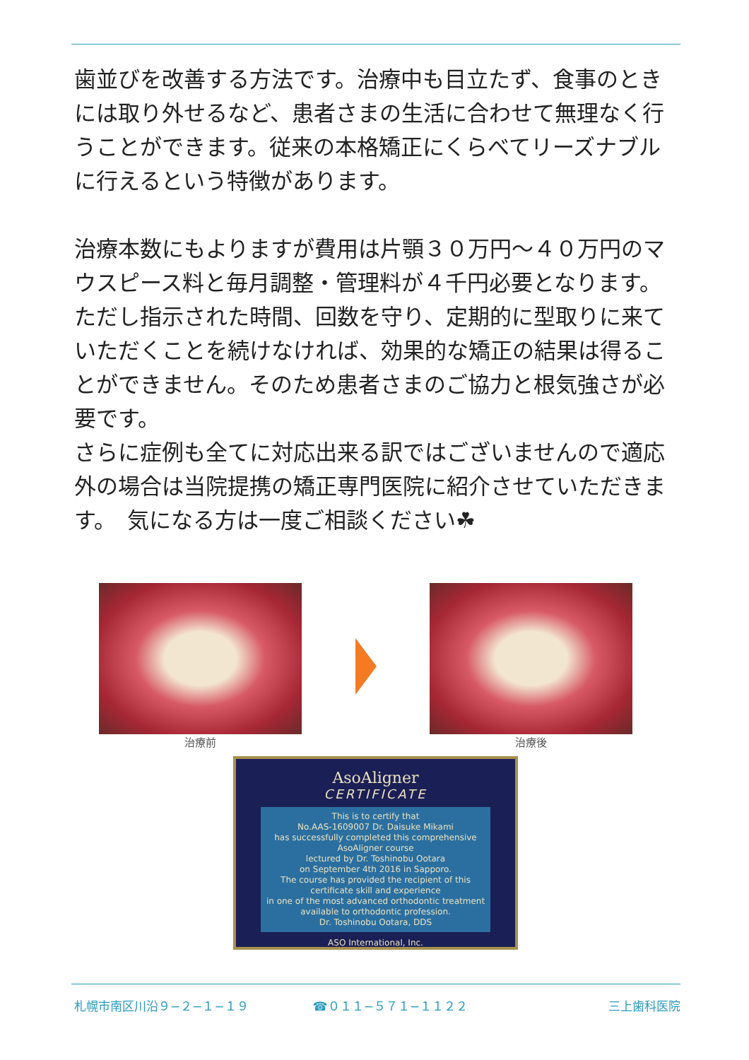歯並びを改善する方法です。治療中も目立たず、食事のときには取り外せるなど、患者さまの生活に合わせて無理なく行うことができます。従来の本格矯正にくらべてリーズナブルに行えるという特徴があります。
治療本数にもよりますが費用は片顎３０万円〜４０万円のマウスピース料と毎月調整・管理料が４千円必要となります。ただし指示された時間、回数を守り、定期的に型取りに来ていただくことを続けなければ、効果的な矯正の結果は得ることができません。そのため患者さまのご協力と根気強さが必要です。
さらに症例も全てに対応出来る訳ではございませんので適応外の場合は当院提携の矯正専門医院に紹介させていただきます。　気になる方は一度ご相談ください☘
治療前 治療後
AsoAligner
CERTIFICATE
This is to certify that
No.AAS-1609007 Dr. Daisuke Mikami
has successfully completed this comprehensive AsoAligner course
lectured by Dr. Toshinobu Ootara
on September 4th 2016 in Sapporo.
The course has provided the recipient of this certificate skill and experience
in one of the most advanced orthodontic treatment
available to orthodontic profession.
Dr. Toshinobu Ootara, DDS
ASO International, Inc.
札幌市南区川沿９−２−１−１９ ☎０１１−５７１−１１２２　 三上歯科医院